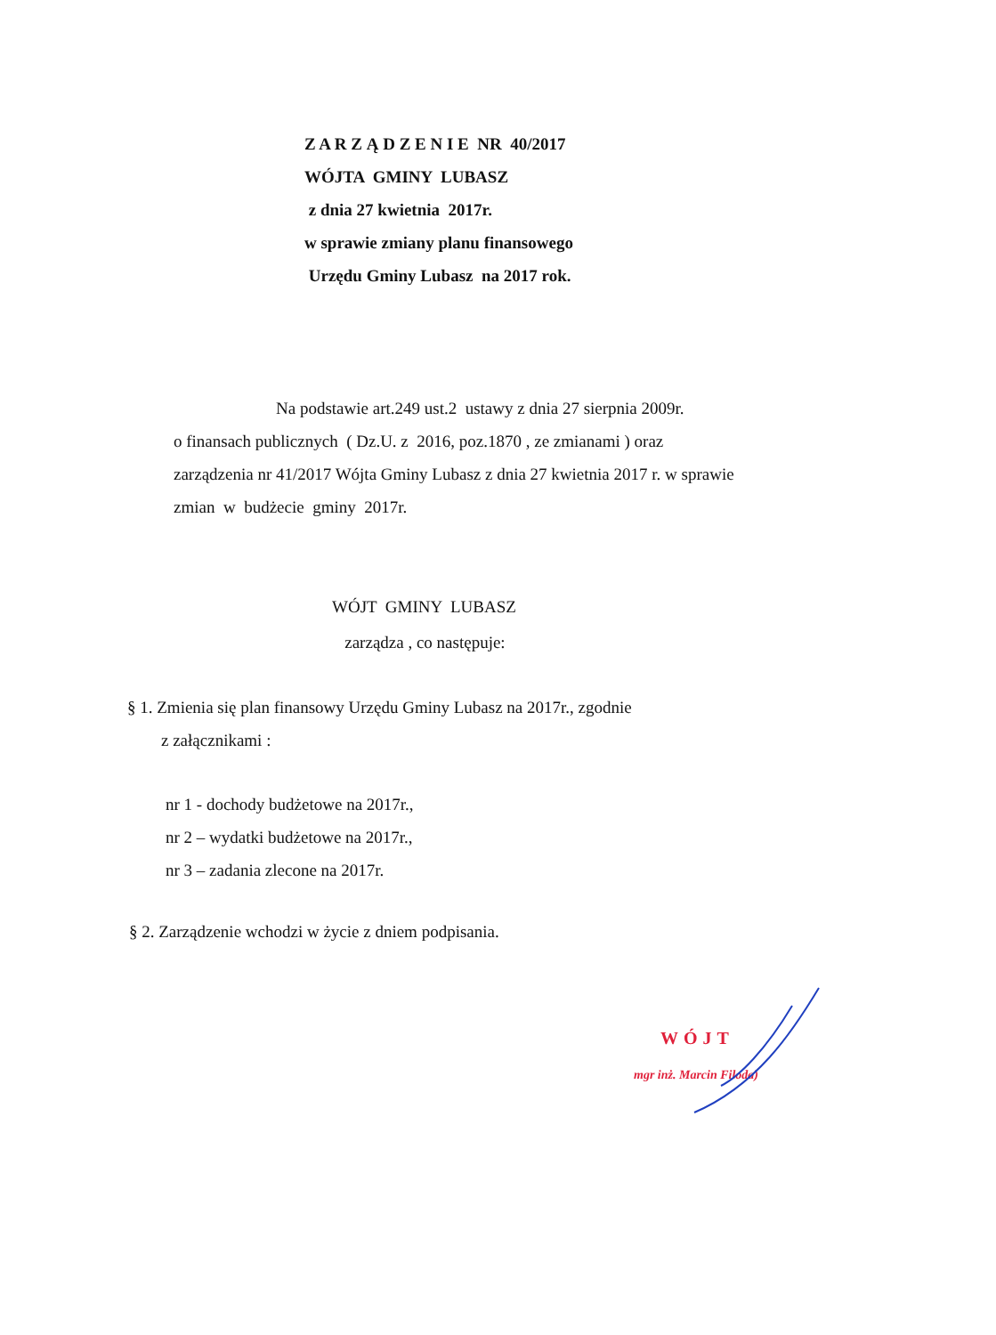Z A R Z Ą D Z E N I E NR 40/2017
WÓJTA GMINY LUBASZ
z dnia 27 kwietnia 2017r.
w sprawie zmiany planu finansowego
Urzędu Gminy Lubasz na 2017 rok.
Na podstawie art.249 ust.2 ustawy z dnia 27 sierpnia 2009r.
o finansach publicznych ( Dz.U. z 2016, poz.1870 , ze zmianami ) oraz
zarządzenia nr 41/2017 Wójta Gminy Lubasz z dnia 27 kwietnia 2017 r. w sprawie
zmian w budżecie gminy 2017r.
WÓJT GMINY LUBASZ
zarządza , co następuje:
§ 1. Zmienia się plan finansowy Urzędu Gminy Lubasz na 2017r., zgodnie
z załącznikami :
nr 1 - dochody budżetowe na 2017r.,
nr 2 – wydatki budżetowe na 2017r.,
nr 3 – zadania zlecone na 2017r.
§ 2. Zarządzenie wchodzi w życie z dniem podpisania.
WÓJT
mgr inż. Marcin Filoda)